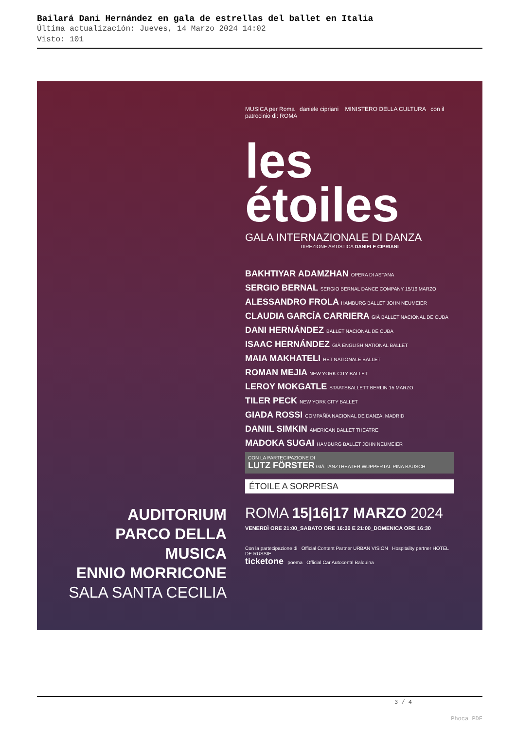Bailará Dani Hernández en gala de estrellas del ballet en Italia
Última actualización: Jueves, 14 Marzo 2024 14:02
Visto: 101
MUSICA per Roma daniele cipriani MINISTERO DELLA CULTURA con il patrocinio di: ROMA
les
étoiles
GALA INTERNAZIONALE DI DANZA
DIREZIONE ARTISTICA DANIELE CIPRIANI
BAKHTIYAR ADAMZHAN OPERA DI ASTANA
SERGIO BERNAL SERGIO BERNAL DANCE COMPANY 15/16 MARZO
ALESSANDRO FROLA HAMBURG BALLET JOHN NEUMEIER
CLAUDIA GARCÍA CARRIERA GIÀ BALLET NACIONAL DE CUBA
DANI HERNÁNDEZ BALLET NACIONAL DE CUBA
ISAAC HERNÁNDEZ GIÀ ENGLISH NATIONAL BALLET
MAIA MAKHATELI HET NATIONALE BALLET
ROMAN MEJIA NEW YORK CITY BALLET
LEROY MOKGATLE STAATSBALLETT BERLIN 15 MARZO
TILER PECK NEW YORK CITY BALLET
GIADA ROSSI COMPAÑÍA NACIONAL DE DANZA, MADRID
DANIIL SIMKIN AMERICAN BALLET THEATRE
MADOKA SUGAI HAMBURG BALLET JOHN NEUMEIER
CON LA PARTECIPAZIONE DI
LUTZ FÖRSTER GIÀ TANZTHEATER WUPPERTAL PINA BAUSCH
ÉTOILE A SORPRESA
AUDITORIUM
PARCO DELLA MUSICA
ENNIO MORRICONE
SALA SANTA CECILIA
ROMA 15|16|17 MARZO 2024
VENERDÌ ORE 21:00_SABATO ORE 16:30 E 21:00_DOMENICA ORE 16:30
Con la partecipazione di Official Content Partner URBAN VISION Hospitality partner HOTEL DE RUSSIE
ticketone poema Official Car Autocentri Balduina
3 / 4
Phoca PDF